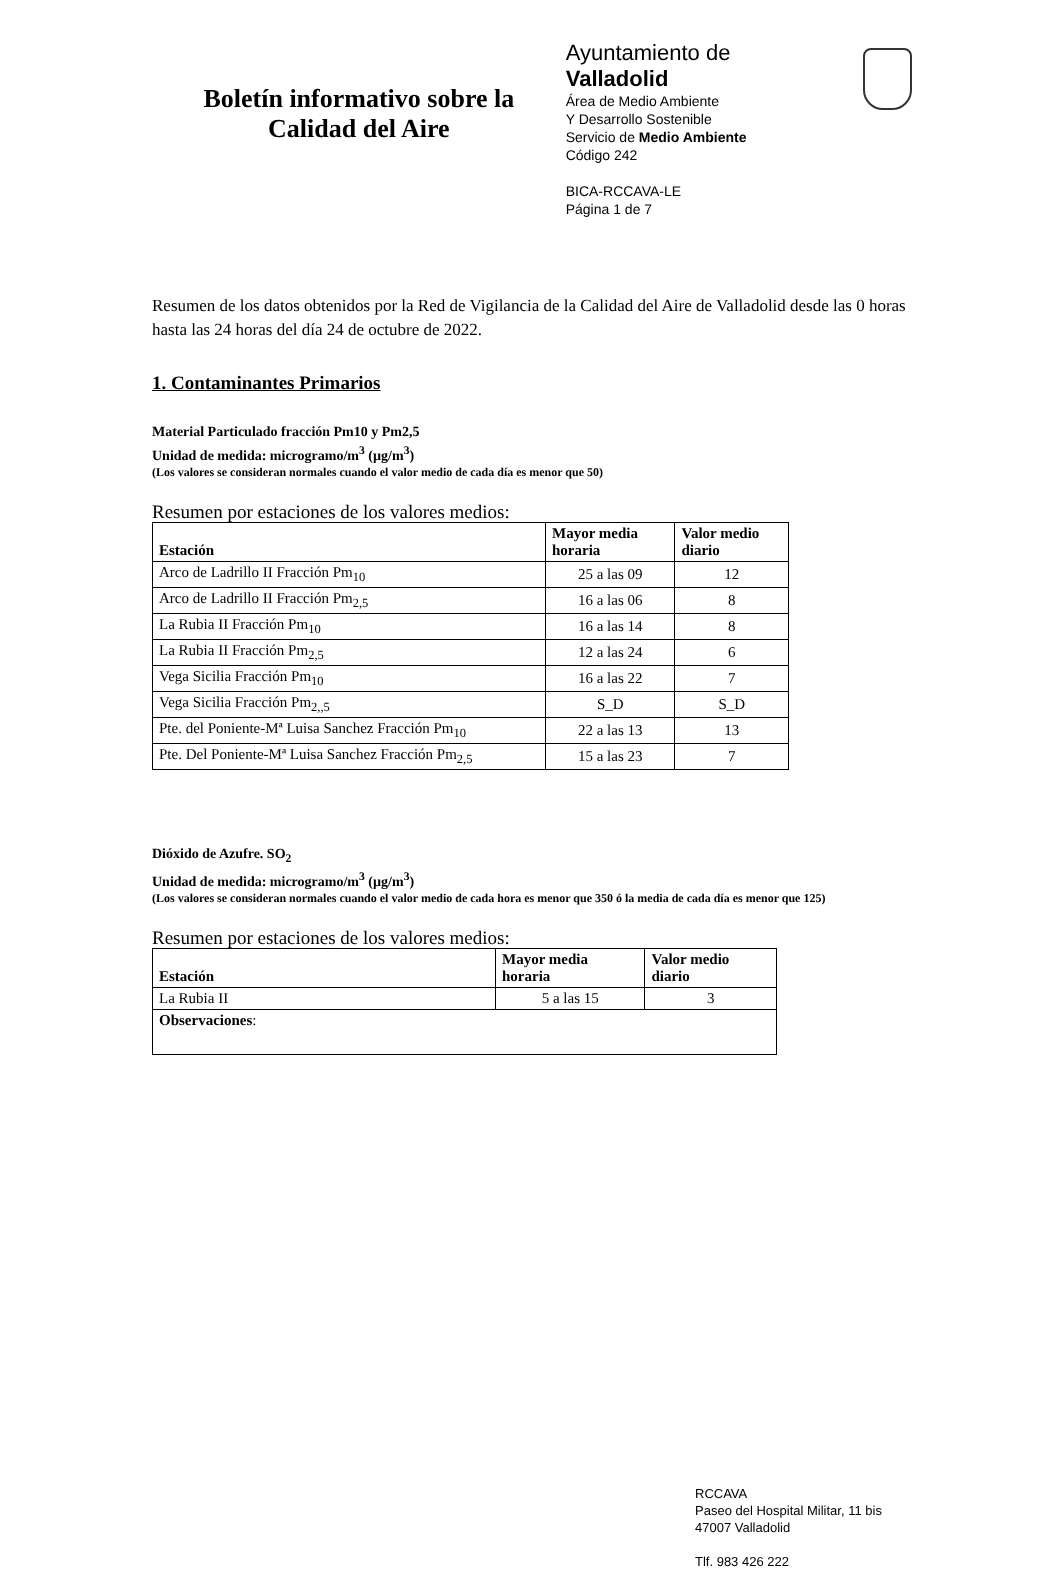Boletín informativo sobre la
Calidad del Aire
Ayuntamiento de Valladolid
Área de Medio Ambiente
Y Desarrollo Sostenible
Servicio de Medio Ambiente
Código 242
BICA-RCCAVA-LE
Página 1 de 7
Resumen de los datos obtenidos por la Red de Vigilancia de la Calidad del Aire de Valladolid desde las 0 horas hasta las 24 horas del día 24 de octubre de 2022.
1. Contaminantes Primarios
Material Particulado fracción Pm10 y Pm2,5
Unidad de medida: microgramo/m<sup>3</sup> (µg/m<sup>3</sup>)
(Los valores se consideran normales cuando el valor medio de cada día es menor que 50)
Resumen por estaciones de los valores medios:
| Estación | Mayor media horaria | Valor medio diario |
| --- | --- | --- |
| Arco de Ladrillo II Fracción Pm<sub>10</sub> | 25 a las 09 | 12 |
| Arco de Ladrillo II Fracción Pm<sub>2,5</sub> | 16 a las 06 | 8 |
| La Rubia II Fracción Pm<sub>10</sub> | 16 a las 14 | 8 |
| La Rubia II Fracción Pm<sub>2,5</sub> | 12 a las 24 | 6 |
| Vega Sicilia Fracción Pm<sub>10</sub> | 16 a las 22 | 7 |
| Vega Sicilia Fracción Pm<sub>2,,5</sub> | S_D | S_D |
| Pte. del Poniente-Mª Luisa Sanchez Fracción Pm<sub>10</sub> | 22 a las 13 | 13 |
| Pte. Del Poniente-Mª Luisa Sanchez Fracción Pm<sub>2,5</sub> | 15 a las 23 | 7 |
Dióxido de Azufre. SO<sub>2</sub>
Unidad de medida: microgramo/m<sup>3</sup> (µg/m<sup>3</sup>)
(Los valores se consideran normales cuando el valor medio de cada hora es menor que 350 ó la media de cada día es menor que 125)
Resumen por estaciones de los valores medios:
| Estación | Mayor media horaria | Valor medio diario |
| --- | --- | --- |
| La Rubia II | 5 a las 15 | 3 |
| Observaciones : | | |
RCCAVA
Paseo del Hospital Militar, 11 bis
47007 Valladolid
Tlf. 983 426 222